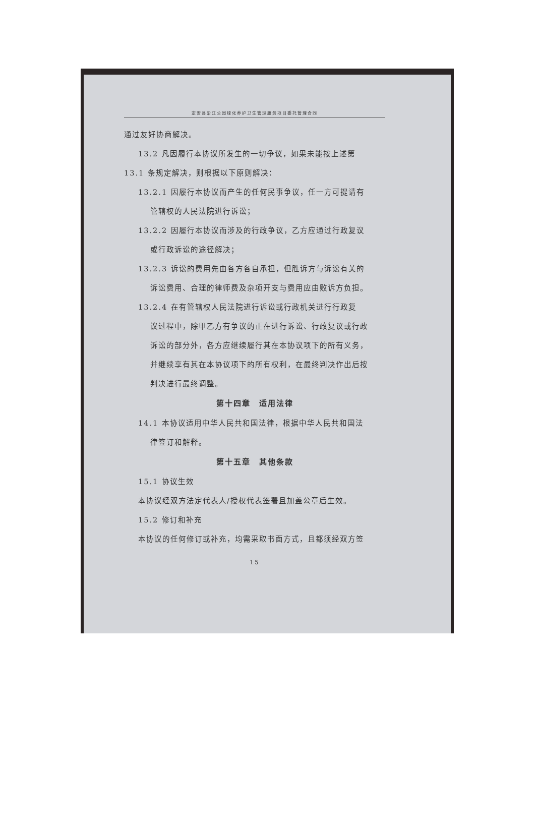定安县沿江公园绿化养护卫生管理服务项目委托管理合同
通过友好协商解决。
13.2 凡因履行本协议所发生的一切争议，如果未能按上述第
13.1 条规定解决，则根据以下原则解决：
13.2.1 因履行本协议而产生的任何民事争议，任一方可提请有
管辖权的人民法院进行诉讼；
13.2.2 因履行本协议而涉及的行政争议，乙方应通过行政复议
或行政诉讼的途径解决；
13.2.3 诉讼的费用先由各方各自承担，但胜诉方与诉讼有关的
诉讼费用、合理的律师费及杂项开支与费用应由败诉方负担。
13.2.4 在有管辖权人民法院进行诉讼或行政机关进行行政复
议过程中，除甲乙方有争议的正在进行诉讼、行政复议或行政
诉讼的部分外，各方应继续履行其在本协议项下的所有义务，
并继续享有其在本协议项下的所有权利，在最终判决作出后按
判决进行最终调整。
第十四章　适用法律
14.1 本协议适用中华人民共和国法律，根据中华人民共和国法
律签订和解释。
第十五章　其他条款
15.1 协议生效
本协议经双方法定代表人/授权代表签署且加盖公章后生效。
15.2 修订和补充
本协议的任何修订或补充，均需采取书面方式，且都须经双方签
15